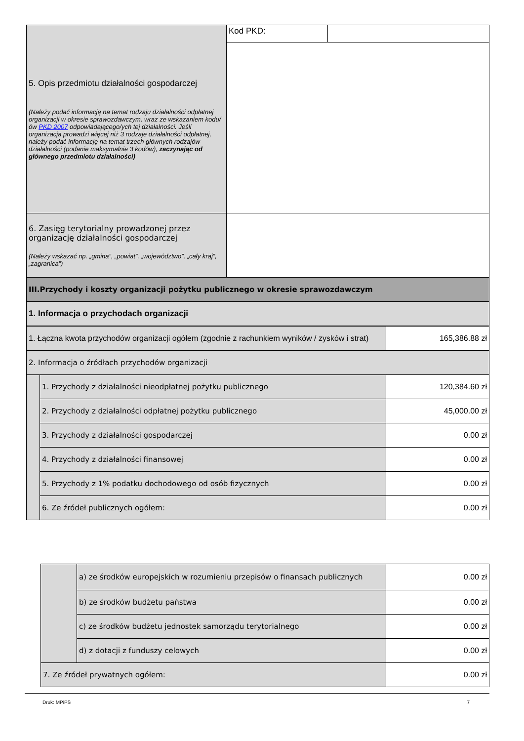| 5. Opis przedmiotu działalności gospodarczej (Należy podać informację na temat rodzaju działalności odpłatnej organizacji w okresie sprawozdawczym, wraz ze wskazaniem kodu/ów PKD 2007 odpowiadającego/ych tej działalności. Jeśli organizacja prowadzi więcej niż 3 rodzaje działalności odpłatnej, należy podać informację na temat trzech głównych rodzajów działalności (podanie maksymalnie 3 kodów), zaczynając od głównego przedmiotu działalności) | Kod PKD: | |
| 6. Zasięg terytorialny prowadzonej przez organizację działalności gospodarczej (Należy wskazać np. „gmina”, „powiat”, „województwo”, „cały kraj”, „zagranica”) | | |
| III.Przychody i koszty organizacji pożytku publicznego w okresie sprawozdawczym | | |
| 1. Informacja o przychodach organizacji | | |
| 1. Łączna kwota przychodów organizacji ogółem (zgodnie z rachunkiem wyników / zysków i strat) | | 165,386.88 zł |
| 2. Informacja o źródłach przychodów organizacji | | |
| | 1. Przychody z działalności nieodpłatnej pożytku publicznego | 120,384.60 zł |
| | 2. Przychody z działalności odpłatnej pożytku publicznego | 45,000.00 zł |
| | 3. Przychody z działalności gospodarczej | 0.00 zł |
| | 4. Przychody z działalności finansowej | 0.00 zł |
| | 5. Przychody z 1% podatku dochodowego od osób fizycznych | 0.00 zł |
| | 6. Ze źródeł publicznych ogółem: | 0.00 zł |
| | a) ze środków europejskich w rozumieniu przepisów o finansach publicznych | 0.00 zł |
| | b) ze środków budżetu państwa | 0.00 zł |
| | c) ze środków budżetu jednostek samorządu terytorialnego | 0.00 zł |
| | d) z dotacji z funduszy celowych | 0.00 zł |
| 7. Ze źródeł prywatnych ogółem: | | 0.00 zł |
Druk: MPiPS 7